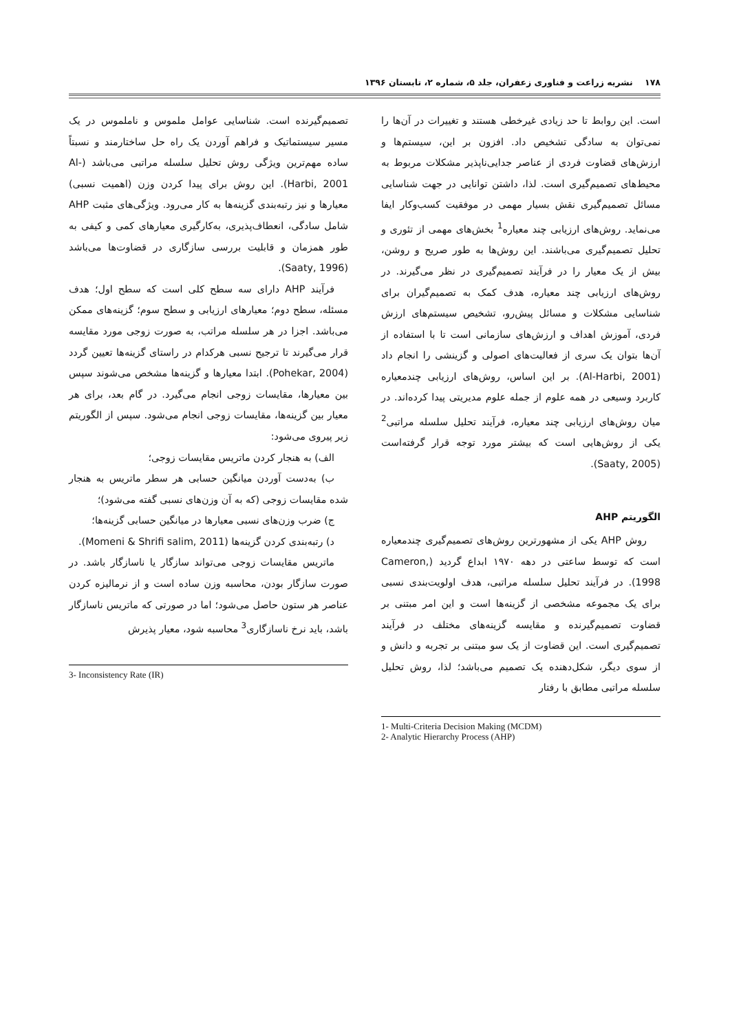۱۷۸ نشریه زراعت و فناوری زعفران، جلد ۵، شماره ۲، تابستان ۱۳۹۶
است. این روابط تا حد زیادی غیرخطی هستند و تغییرات در آن‌ها را نمی‌توان به سادگی تشخیص داد. افزون بر این، سیستم‌ها و ارزش‌های قضاوت فردی از عناصر جدایی‌ناپذیر مشکلات مربوط به محیط‌های تصمیم‌گیری است. لذا، داشتن توانایی در جهت شناسایی مسائل تصمیم‌گیری نقش بسیار مهمی در موفقیت کسب‌وکار ایفا می‌نماید. روش‌های ارزیابی چند معیاره<sup>1</sup> بخش‌های مهمی از تئوری و تحلیل تصمیم‌گیری می‌باشند. این روش‌ها به طور صریح و روشن، بیش از یک معیار را در فرآیند تصمیم‌گیری در نظر می‌گیرند. در روش‌های ارزیابی چند معیاره، هدف کمک به تصمیم‌گیران برای شناسایی مشکلات و مسائل پیش‌رو، تشخیص سیستم‌های ارزش فردی، آموزش اهداف و ارزش‌های سازمانی است تا با استفاده از آن‌ها بتوان یک سری از فعالیت‌های اصولی و گزینشی را انجام داد (Al-Harbi, 2001). بر این اساس، روش‌های ارزیابی چندمعیاره کاربرد وسیعی در همه علوم از جمله علوم مدیریتی پیدا کرده‌اند. در میان روش‌های ارزیابی چند معیاره، فرآیند تحلیل سلسله مراتبی<sup>2</sup> یکی از روش‌هایی است که بیشتر مورد توجه قرار گرفته‌است (Saaty, 2005).
الگوریتم AHP
روش AHP یکی از مشهورترین روش‌های تصمیم‌گیری چندمعیاره است که توسط ساعتی در دهه ۱۹۷۰ ابداع گردید (Cameron, 1998). در فرآیند تحلیل سلسله مراتبی، هدف اولویت‌بندی نسبی برای یک مجموعه مشخصی از گزینه‌ها است و این امر مبتنی بر قضاوت تصمیم‌گیرنده و مقایسه گزینه‌های مختلف در فرآیند تصمیم‌گیری است. این قضاوت از یک سو مبتنی بر تجربه و دانش و از سوی دیگر، شکل‌دهنده یک تصمیم می‌باشد؛ لذا، روش تحلیل سلسله مراتبی مطابق با رفتار
1- Multi-Criteria Decision Making (MCDM)
2- Analytic Hierarchy Process (AHP)
تصمیم‌گیرنده است. شناسایی عوامل ملموس و ناملموس در یک مسیر سیستماتیک و فراهم آوردن یک راه حل ساختارمند و نسبتاً ساده مهم‌ترین ویژگی روش تحلیل سلسله مراتبی می‌باشد (Al-Harbi, 2001). این روش برای پیدا کردن وزن (اهمیت نسبی) معیارها و نیز رتبه‌بندی گزینه‌ها به کار می‌رود. ویژگی‌های مثبت AHP شامل سادگی، انعطاف‌پذیری، به‌کارگیری معیارهای کمی و کیفی به طور همزمان و قابلیت بررسی سازگاری در قضاوت‌ها می‌باشد (Saaty, 1996).
فرآیند AHP دارای سه سطح کلی است که سطح اول؛ هدف مسئله، سطح دوم؛ معیارهای ارزیابی و سطح سوم؛ گزینه‌های ممکن می‌باشد. اجزا در هر سلسله مراتب، به صورت زوجی مورد مقایسه قرار می‌گیرند تا ترجیح نسبی هرکدام در راستای گزینه‌ها تعیین گردد (Pohekar, 2004). ابتدا معیارها و گزینه‌ها مشخص می‌شوند سپس بین معیارها، مقایسات زوجی انجام می‌گیرد. در گام بعد، برای هر معیار بین گزینه‌ها، مقایسات زوجی انجام می‌شود. سپس از الگوریتم زیر پیروی می‌شود:
الف) به هنجار کردن ماتریس مقایسات زوجی؛
ب) به‌دست آوردن میانگین حسابی هر سطر ماتریس به هنجار شده مقایسات زوجی (که به آن وزن‌های نسبی گفته می‌شود)؛
ج) ضرب وزن‌های نسبی معیارها در میانگین حسابی گزینه‌ها؛
د) رتبه‌بندی کردن گزینه‌ها (Momeni & Shrifi salim, 2011).
ماتریس مقایسات زوجی می‌تواند سازگار یا ناسازگار باشد. در صورت سازگار بودن، محاسبه وزن ساده است و از نرمالیزه کردن عناصر هر ستون حاصل می‌شود؛ اما در صورتی که ماتریس ناسازگار باشد، باید نرخ ناسازگاری<sup>3</sup> محاسبه شود، معیار پذیرش
3- Inconsistency Rate (IR)